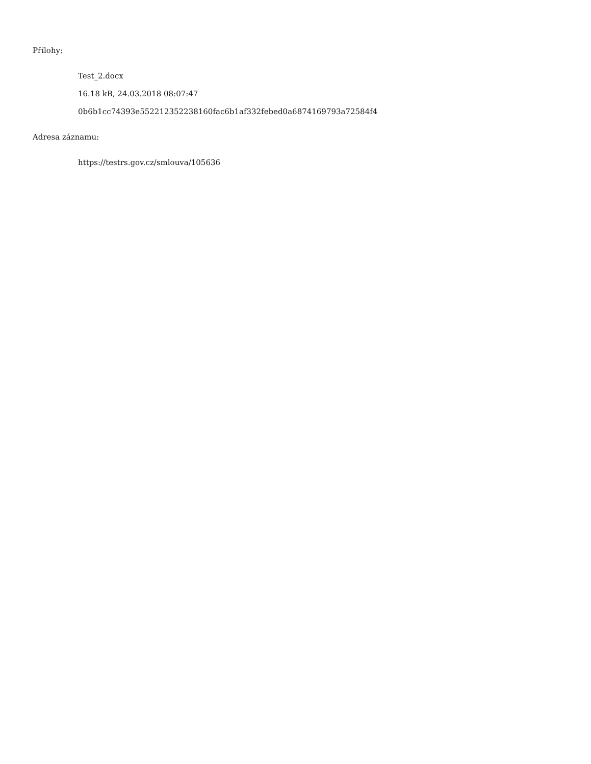Přílohy:
Test_2.docx
16.18 kB, 24.03.2018 08:07:47
0b6b1cc74393e552212352238160fac6b1af332febed0a6874169793a72584f4
Adresa záznamu:
https://testrs.gov.cz/smlouva/105636